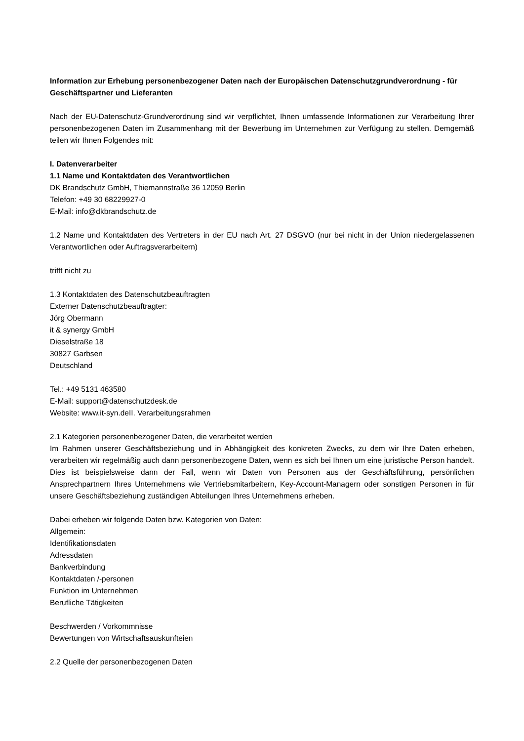Information zur Erhebung personenbezogener Daten nach der Europäischen Datenschutzgrundverordnung - für Geschäftspartner und Lieferanten
Nach der EU-Datenschutz-Grundverordnung sind wir verpflichtet, Ihnen umfassende Informationen zur Verarbeitung Ihrer personenbezogenen Daten im Zusammenhang mit der Bewerbung im Unternehmen zur Verfügung zu stellen. Demgemäß teilen wir Ihnen Folgendes mit:
I. Datenverarbeiter
1.1 Name und Kontaktdaten des Verantwortlichen
DK Brandschutz GmbH, Thiemannstraße 36 12059 Berlin
Telefon: +49 30 68229927-0
E-Mail: info@dkbrandschutz.de
1.2 Name und Kontaktdaten des Vertreters in der EU nach Art. 27 DSGVO (nur bei nicht in der Union niedergelassenen Verantwortlichen oder Auftragsverarbeitern)
trifft nicht zu
1.3 Kontaktdaten des Datenschutzbeauftragten
Externer Datenschutzbeauftragter:
Jörg Obermann
it & synergy GmbH
Dieselstraße 18
30827 Garbsen
Deutschland
Tel.: +49 5131 463580
E-Mail: support@datenschutzdesk.de
Website: www.it-syn.deII. Verarbeitungsrahmen
2.1 Kategorien personenbezogener Daten, die verarbeitet werden
Im Rahmen unserer Geschäftsbeziehung und in Abhängigkeit des konkreten Zwecks, zu dem wir Ihre Daten erheben, verarbeiten wir regelmäßig auch dann personenbezogene Daten, wenn es sich bei Ihnen um eine juristische Person handelt. Dies ist beispielsweise dann der Fall, wenn wir Daten von Personen aus der Geschäftsführung, persönlichen Ansprechpartnern Ihres Unternehmens wie Vertriebsmitarbeitern, Key-Account-Managern oder sonstigen Personen in für unsere Geschäftsbeziehung zuständigen Abteilungen Ihres Unternehmens erheben.
Dabei erheben wir folgende Daten bzw. Kategorien von Daten:
Allgemein:
Identifikationsdaten
Adressdaten
Bankverbindung
Kontaktdaten /-personen
Funktion im Unternehmen
Berufliche Tätigkeiten
Beschwerden / Vorkommnisse
Bewertungen von Wirtschaftsauskunfteien
2.2 Quelle der personenbezogenen Daten